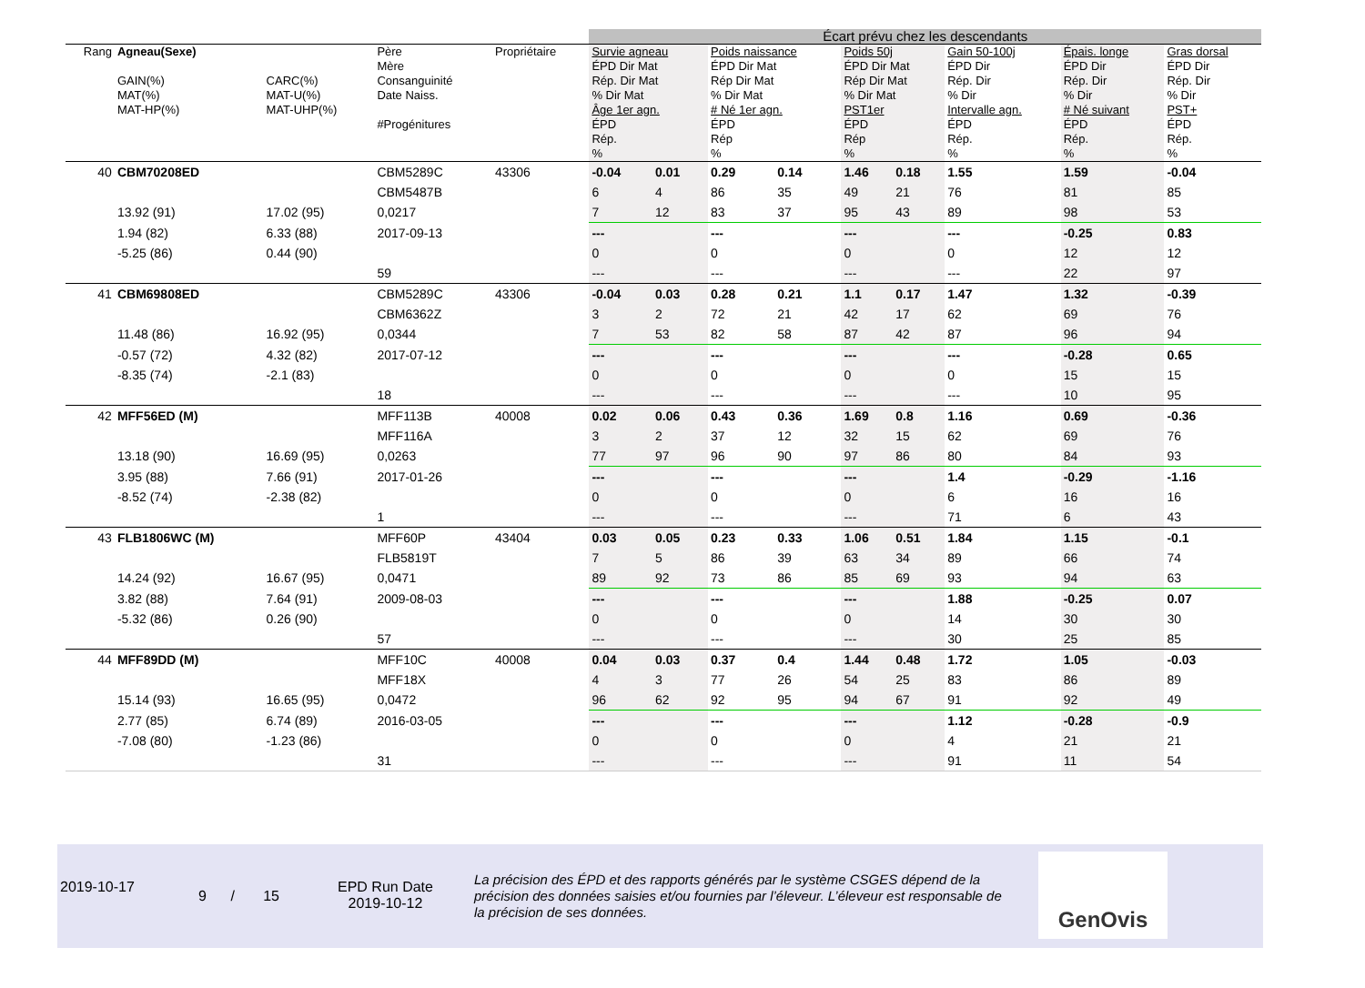| | | | | | Écart prévu chez les descendants | | | | | | | | |
| Rang | Agneau(Sexe) GAIN(%) MAT(%) MAT-HP(%) | CARC(%) MAT-U(%) MAT-UHP(%) | Père Mère Consanguinité Date Naiss. #Progénitures | Propriétaire | Survie agneau ÉPD Dir Mat Rép. Dir Mat % Dir Mat Âge 1er agn. ÉPD Rép. % | | Poids naissance ÉPD Dir Mat Rép Dir Mat % Dir Mat # Né 1er agn. ÉPD Rép % | | Poids 50j ÉPD Dir Mat Rép Dir Mat % Dir Mat PST1er ÉPD Rép % | | Gain 50-100j ÉPD Dir Rép. Dir % Dir Intervalle agn. ÉPD Rép. % | Épais. longe ÉPD Dir Rép. Dir % Dir # Né suivant ÉPD Rép. % | Gras dorsal ÉPD Dir Rép. Dir % Dir PST+ ÉPD Rép. % |
| 40 | CBM70208ED | | CBM5289C | 43306 | -0.04 | 0.01 | 0.29 | 0.14 | 1.46 | 0.18 | 1.55 | 1.59 | -0.04 |
| | | | CBM5487B | | 6 | 4 | 86 | 35 | 49 | 21 | 76 | 81 | 85 |
| | 13.92 (91) | 17.02 (95) | 0,0217 | | 7 | 12 | 83 | 37 | 95 | 43 | 89 | 98 | 53 |
| | 1.94 (82) | 6.33 (88) | 2017-09-13 | | --- | | --- | | --- | | --- | -0.25 | 0.83 |
| | -5.25 (86) | 0.44 (90) | | | 0 | | 0 | | 0 | | 0 | 12 | 12 |
| | | | 59 | | --- | | --- | | --- | | --- | 22 | 97 |
| 41 | CBM69808ED | | CBM5289C | 43306 | -0.04 | 0.03 | 0.28 | 0.21 | 1.1 | 0.17 | 1.47 | 1.32 | -0.39 |
| | | | CBM6362Z | | 3 | 2 | 72 | 21 | 42 | 17 | 62 | 69 | 76 |
| | 11.48 (86) | 16.92 (95) | 0,0344 | | 7 | 53 | 82 | 58 | 87 | 42 | 87 | 96 | 94 |
| | -0.57 (72) | 4.32 (82) | 2017-07-12 | | --- | | --- | | --- | | --- | -0.28 | 0.65 |
| | -8.35 (74) | -2.1 (83) | | | 0 | | 0 | | 0 | | 0 | 15 | 15 |
| | | | 18 | | --- | | --- | | --- | | --- | 10 | 95 |
| 42 | MFF56ED (M) | | MFF113B | 40008 | 0.02 | 0.06 | 0.43 | 0.36 | 1.69 | 0.8 | 1.16 | 0.69 | -0.36 |
| | | | MFF116A | | 3 | 2 | 37 | 12 | 32 | 15 | 62 | 69 | 76 |
| | 13.18 (90) | 16.69 (95) | 0,0263 | | 77 | 97 | 96 | 90 | 97 | 86 | 80 | 84 | 93 |
| | 3.95 (88) | 7.66 (91) | 2017-01-26 | | --- | | --- | | --- | | 1.4 | -0.29 | -1.16 |
| | -8.52 (74) | -2.38 (82) | | | 0 | | 0 | | 0 | | 6 | 16 | 16 |
| | | | 1 | | --- | | --- | | --- | | 71 | 6 | 43 |
| 43 | FLB1806WC (M) | | MFF60P | 43404 | 0.03 | 0.05 | 0.23 | 0.33 | 1.06 | 0.51 | 1.84 | 1.15 | -0.1 |
| | | | FLB5819T | | 7 | 5 | 86 | 39 | 63 | 34 | 89 | 66 | 74 |
| | 14.24 (92) | 16.67 (95) | 0,0471 | | 89 | 92 | 73 | 86 | 85 | 69 | 93 | 94 | 63 |
| | 3.82 (88) | 7.64 (91) | 2009-08-03 | | --- | | --- | | --- | | 1.88 | -0.25 | 0.07 |
| | -5.32 (86) | 0.26 (90) | | | 0 | | 0 | | 0 | | 14 | 30 | 30 |
| | | | 57 | | --- | | --- | | --- | | 30 | 25 | 85 |
| 44 | MFF89DD (M) | | MFF10C | 40008 | 0.04 | 0.03 | 0.37 | 0.4 | 1.44 | 0.48 | 1.72 | 1.05 | -0.03 |
| | | | MFF18X | | 4 | 3 | 77 | 26 | 54 | 25 | 83 | 86 | 89 |
| | 15.14 (93) | 16.65 (95) | 0,0472 | | 96 | 62 | 92 | 95 | 94 | 67 | 91 | 92 | 49 |
| | 2.77 (85) | 6.74 (89) | 2016-03-05 | | --- | | --- | | --- | | 1.12 | -0.28 | -0.9 |
| | -7.08 (80) | -1.23 (86) | | | 0 | | 0 | | 0 | | 4 | 21 | 21 |
| | | | 31 | | --- | | --- | | --- | | 91 | 11 | 54 |
2019-10-17
9 / 15
EPD Run Date
2019-10-12
La précision des ÉPD et des rapports générés par le système CSGES dépend de la précision des données saisies et/ou fournies par l’éleveur. L’éleveur est responsable de la précision de ses données.
GenOvis